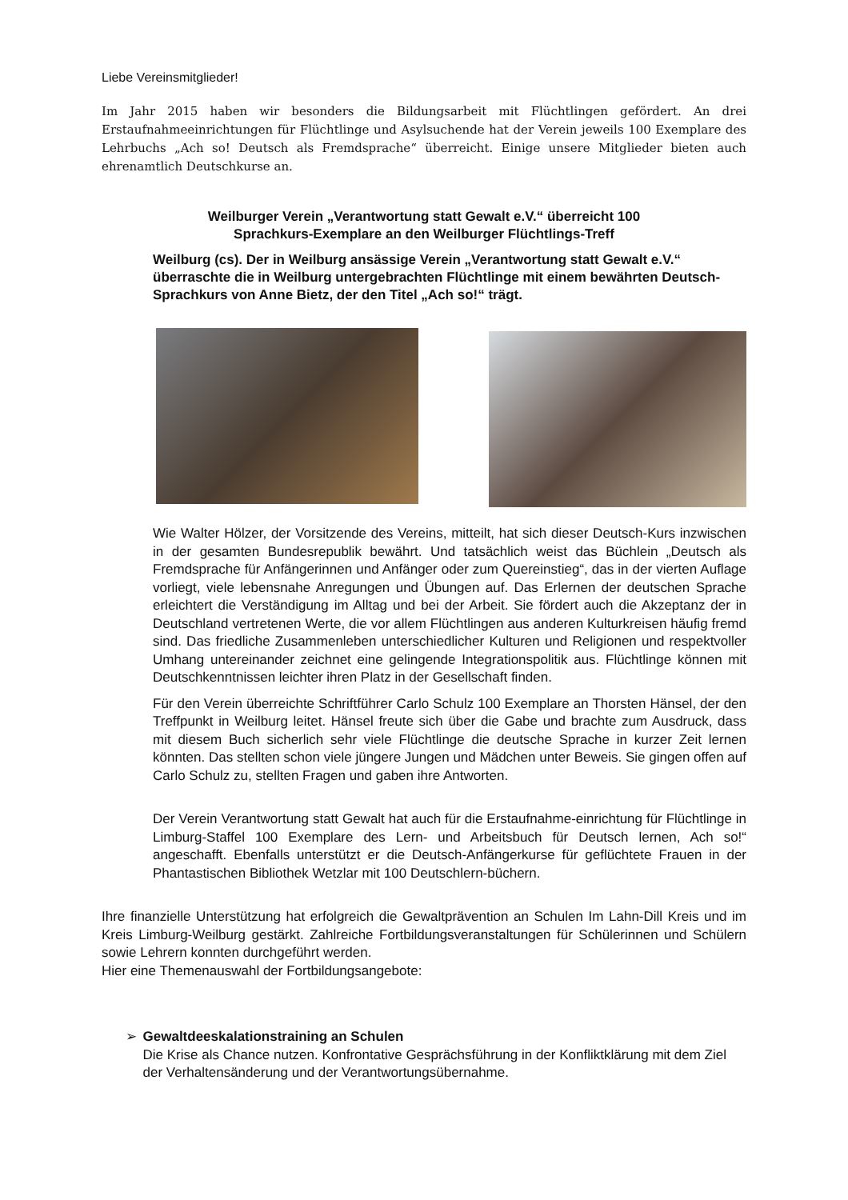Liebe Vereinsmitglieder!
Im Jahr 2015 haben wir besonders die Bildungsarbeit mit Flüchtlingen gefördert. An drei Erstaufnahmeeinrichtungen für Flüchtlinge und Asylsuchende hat der Verein jeweils 100 Exemplare des Lehrbuchs „Ach so! Deutsch als Fremdsprache“ überreicht. Einige unsere Mitglieder bieten auch ehrenamtlich Deutschkurse an.
Weilburger Verein „Verantwortung statt Gewalt e.V.“ überreicht 100
Sprachkurs-Exemplare an den Weilburger Flüchtlings-Treff
Weilburg (cs). Der in Weilburg ansässige Verein „Verantwortung statt Gewalt e.V.“ überraschte die in Weilburg untergebrachten Flüchtlinge mit einem bewährten Deutsch-Sprachkurs von Anne Bietz, der den Titel „Ach so!“ trägt.
Wie Walter Hölzer, der Vorsitzende des Vereins, mitteilt, hat sich dieser Deutsch-Kurs inzwischen in der gesamten Bundesrepublik bewährt. Und tatsächlich weist das Büchlein „Deutsch als Fremdsprache für Anfängerinnen und Anfänger oder zum Quereinstieg“, das in der vierten Auflage vorliegt, viele lebensnahe Anregungen und Übungen auf. Das Erlernen der deutschen Sprache erleichtert die Verständigung im Alltag und bei der Arbeit. Sie fördert auch die Akzeptanz der in Deutschland vertretenen Werte, die vor allem Flüchtlingen aus anderen Kulturkreisen häufig fremd sind. Das friedliche Zusammenleben unterschiedlicher Kulturen und Religionen und respektvoller Umhang untereinander zeichnet eine gelingende Integrationspolitik aus. Flüchtlinge können mit Deutschkenntnissen leichter ihren Platz in der Gesellschaft finden.
Für den Verein überreichte Schriftführer Carlo Schulz 100 Exemplare an Thorsten Hänsel, der den Treffpunkt in Weilburg leitet. Hänsel freute sich über die Gabe und brachte zum Ausdruck, dass mit diesem Buch sicherlich sehr viele Flüchtlinge die deutsche Sprache in kurzer Zeit lernen könnten. Das stellten schon viele jüngere Jungen und Mädchen unter Beweis. Sie gingen offen auf Carlo Schulz zu, stellten Fragen und gaben ihre Antworten.
Der Verein Verantwortung statt Gewalt hat auch für die Erstaufnahme-einrichtung für Flüchtlinge in Limburg-Staffel 100 Exemplare des Lern- und Arbeitsbuch für Deutsch lernen, Ach so!“ angeschafft. Ebenfalls unterstützt er die Deutsch-Anfängerkurse für geflüchtete Frauen in der Phantastischen Bibliothek Wetzlar mit 100 Deutschlern-büchern.
Ihre finanzielle Unterstützung hat erfolgreich die Gewaltprävention an Schulen Im Lahn-Dill Kreis und im Kreis Limburg-Weilburg gestärkt. Zahlreiche Fortbildungsveranstaltungen für Schülerinnen und Schülern sowie Lehrern konnten durchgeführt werden.
Hier eine Themenauswahl der Fortbildungsangebote:
➢ Gewaltdeeskalationstraining an Schulen
Die Krise als Chance nutzen. Konfrontative Gesprächsführung in der Konfliktklärung mit dem Ziel der Verhaltensänderung und der Verantwortungsübernahme.